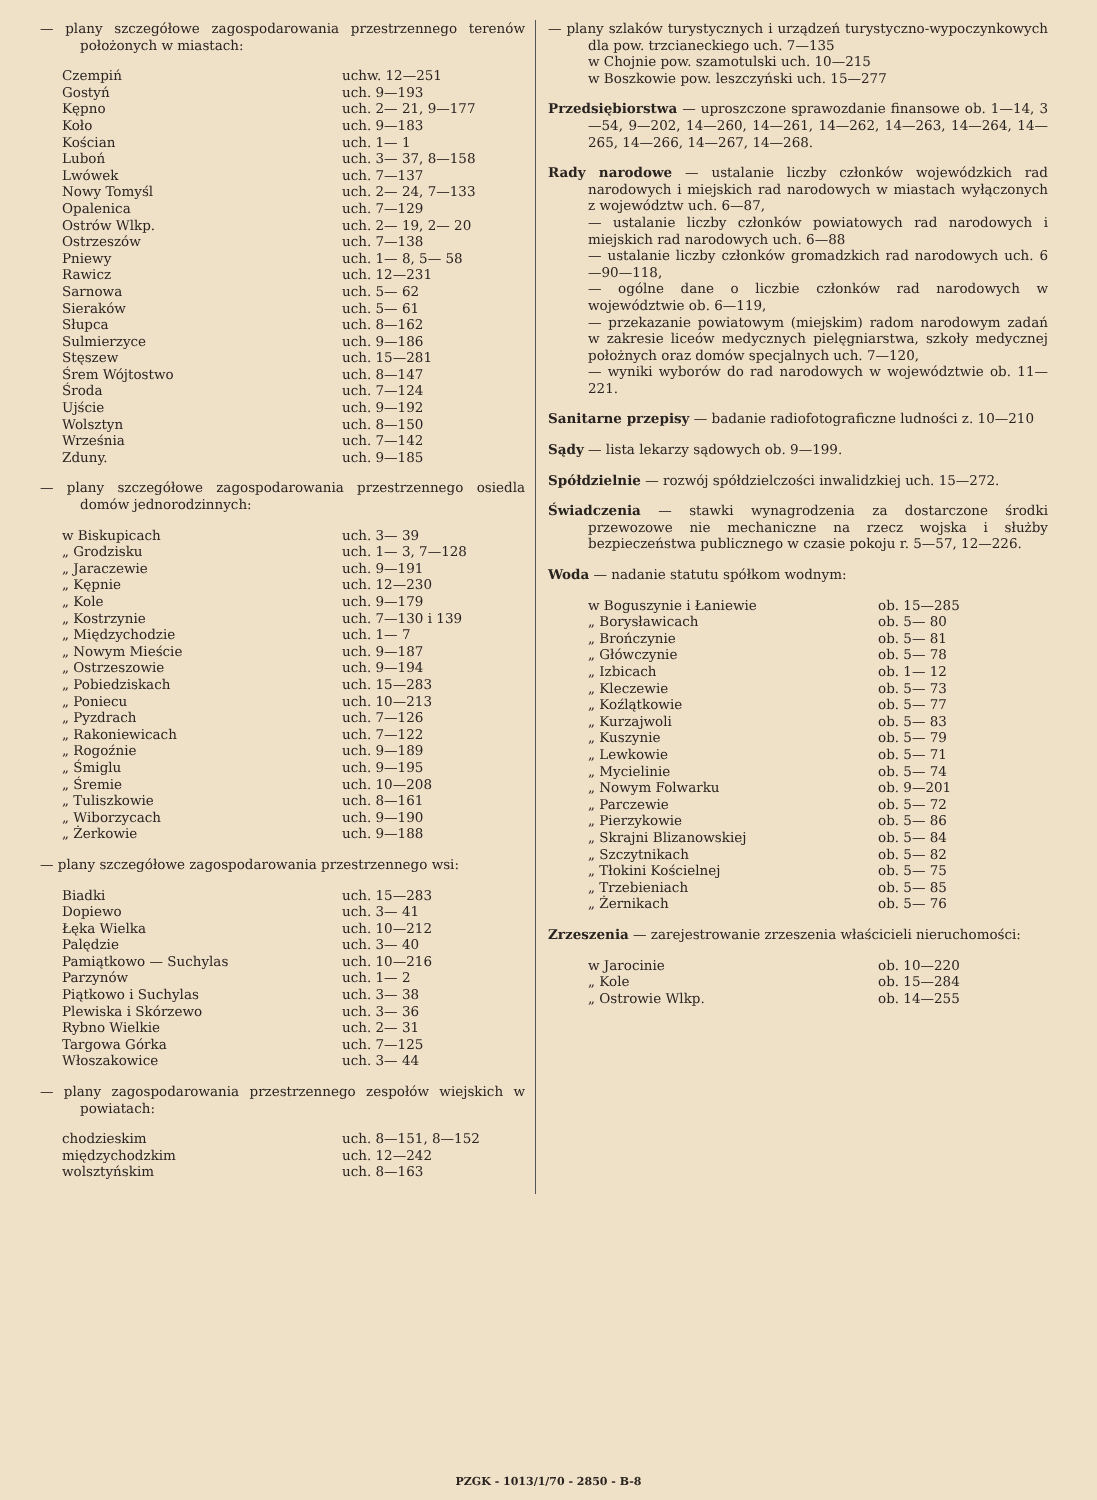— plany szczegółowe zagospodarowania przestrzennego terenów położonych w miastach:
| Czempiń | uchw. 12—251 |
| Gostyń | uch. 9—193 |
| Kępno | uch. 2— 21, 9—177 |
| Koło | uch. 9—183 |
| Kościan | uch. 1— 1 |
| Luboń | uch. 3— 37, 8—158 |
| Lwówek | uch. 7—137 |
| Nowy Tomyśl | uch. 2— 24, 7—133 |
| Opalenica | uch. 7—129 |
| Ostrów Wlkp. | uch. 2— 19, 2— 20 |
| Ostrzeszów | uch. 7—138 |
| Pniewy | uch. 1— 8, 5— 58 |
| Rawicz | uch. 12—231 |
| Sarnowa | uch. 5— 62 |
| Sieraków | uch. 5— 61 |
| Słupca | uch. 8—162 |
| Sulmierzyce | uch. 9—186 |
| Stęszew | uch. 15—281 |
| Śrem Wójtostwo | uch. 8—147 |
| Środa | uch. 7—124 |
| Ujście | uch. 9—192 |
| Wolsztyn | uch. 8—150 |
| Września | uch. 7—142 |
| Zduny. | uch. 9—185 |
— plany szczegółowe zagospodarowania przestrzennego osiedla domów jednorodzinnych:
| w Biskupicach | uch. 3— 39 |
| „ Grodzisku | uch. 1— 3, 7—128 |
| „ Jaraczewie | uch. 9—191 |
| „ Kępnie | uch. 12—230 |
| „ Kole | uch. 9—179 |
| „ Kostrzynie | uch. 7—130 i 139 |
| „ Międzychodzie | uch. 1— 7 |
| „ Nowym Mieście | uch. 9—187 |
| „ Ostrzeszowie | uch. 9—194 |
| „ Pobiedziskach | uch. 15—283 |
| „ Poniecu | uch. 10—213 |
| „ Pyzdrach | uch. 7—126 |
| „ Rakoniewicach | uch. 7—122 |
| „ Rogoźnie | uch. 9—189 |
| „ Śmiglu | uch. 9—195 |
| „ Śremie | uch. 10—208 |
| „ Tuliszkowie | uch. 8—161 |
| „ Wiborzycach | uch. 9—190 |
| „ Żerkowie | uch. 9—188 |
— plany szczegółowe zagospodarowania przestrzennego wsi:
| Biadki | uch. 15—283 |
| Dopiewo | uch. 3— 41 |
| Łęka Wielka | uch. 10—212 |
| Palędzie | uch. 3— 40 |
| Pamiątkowo — Suchylas | uch. 10—216 |
| Parzynów | uch. 1— 2 |
| Piątkowo i Suchylas | uch. 3— 38 |
| Plewiska i Skórzewo | uch. 3— 36 |
| Rybno Wielkie | uch. 2— 31 |
| Targowa Górka | uch. 7—125 |
| Włoszakowice | uch. 3— 44 |
— plany zagospodarowania przestrzennego zespołów wiejskich w powiatach:
| chodzieskim | uch. 8—151, 8—152 |
| międzychodzkim | uch. 12—242 |
| wolsztyńskim | uch. 8—163 |
— plany szlaków turystycznych i urządzeń turystyczno-wypoczynkowych dla pow. trzcianeckiego uch. 7—135
w Chojnie pow. szamotulski uch. 10—215
w Boszkowie pow. leszczyński uch. 15—277
Przedsiębiorstwa — uproszczone sprawozdanie finansowe ob. 1—14, 3—54, 9—202, 14—260, 14—261, 14—262, 14—263, 14—264, 14—265, 14—266, 14—267, 14—268.
Rady narodowe — ustalanie liczby członków wojewódzkich rad narodowych i miejskich rad narodowych w miastach wyłączonych z województw uch. 6—87,
— ustalanie liczby członków powiatowych rad narodowych i miejskich rad narodowych uch. 6—88
— ustalanie liczby członków gromadzkich rad narodowych uch. 6—90—118,
— ogólne dane o liczbie członków rad narodowych w województwie ob. 6—119,
— przekazanie powiatowym (miejskim) radom narodowym zadań w zakresie liceów medycznych pielęgniarstwa, szkoły medycznej położnych oraz domów specjalnych uch. 7—120,
— wyniki wyborów do rad narodowych w województwie ob. 11—221.
Sanitarne przepisy — badanie radiofotograficzne ludności z. 10—210
Sądy — lista lekarzy sądowych ob. 9—199.
Spółdzielnie — rozwój spółdzielczości inwalidzkiej uch. 15—272.
Świadczenia — stawki wynagrodzenia za dostarczone środki przewozowe nie mechaniczne na rzecz wojska i służby bezpieczeństwa publicznego w czasie pokoju r. 5—57, 12—226.
Woda — nadanie statutu spółkom wodnym:
| w Boguszynie i Łaniewie | ob. 15—285 |
| „ Borysławicach | ob. 5— 80 |
| „ Brończynie | ob. 5— 81 |
| „ Główczynie | ob. 5— 78 |
| „ Izbicach | ob. 1— 12 |
| „ Kleczewie | ob. 5— 73 |
| „ Koźlątkowie | ob. 5— 77 |
| „ Kurzajwoli | ob. 5— 83 |
| „ Kuszynie | ob. 5— 79 |
| „ Lewkowie | ob. 5— 71 |
| „ Mycielinie | ob. 5— 74 |
| „ Nowym Folwarku | ob. 9—201 |
| „ Parczewie | ob. 5— 72 |
| „ Pierzykowie | ob. 5— 86 |
| „ Skrajni Blizanowskiej | ob. 5— 84 |
| „ Szczytnikach | ob. 5— 82 |
| „ Tłokini Kościelnej | ob. 5— 75 |
| „ Trzebieniach | ob. 5— 85 |
| „ Żernikach | ob. 5— 76 |
Zrzeszenia — zarejestrowanie zrzeszenia właścicieli nieruchomości:
| w Jarocinie | ob. 10—220 |
| „ Kole | ob. 15—284 |
| „ Ostrowie Wlkp. | ob. 14—255 |
PZGK - 1013/1/70 - 2850 - B-8